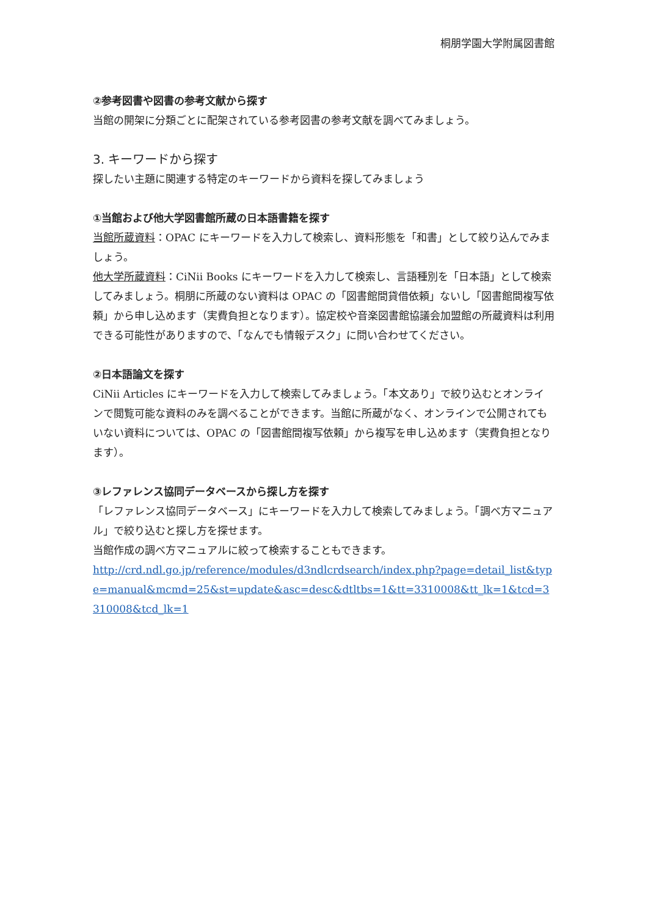桐朋学園大学附属図書館
②参考図書や図書の参考文献から探す
当館の開架に分類ごとに配架されている参考図書の参考文献を調べてみましょう。
3. キーワードから探す
探したい主題に関連する特定のキーワードから資料を探してみましょう
①当館および他大学図書館所蔵の日本語書籍を探す
当館所蔵資料：OPAC にキーワードを入力して検索し、資料形態を「和書」として絞り込んでみましょう。
他大学所蔵資料：CiNii Books にキーワードを入力して検索し、言語種別を「日本語」として検索してみましょう。桐朋に所蔵のない資料は OPAC の「図書館間貸借依頼」ないし「図書館間複写依頼」から申し込めます（実費負担となります）。協定校や音楽図書館協議会加盟館の所蔵資料は利用できる可能性がありますので、「なんでも情報デスク」に問い合わせてください。
②日本語論文を探す
CiNii Articles にキーワードを入力して検索してみましょう。「本文あり」で絞り込むとオンラインで閲覧可能な資料のみを調べることができます。当館に所蔵がなく、オンラインで公開されてもいない資料については、OPAC の「図書館間複写依頼」から複写を申し込めます（実費負担となります）。
③レファレンス協同データベースから探し方を探す
「レファレンス協同データベース」にキーワードを入力して検索してみましょう。「調べ方マニュアル」で絞り込むと探し方を探せます。
当館作成の調べ方マニュアルに絞って検索することもできます。
http://crd.ndl.go.jp/reference/modules/d3ndlcrdsearch/index.php?page=detail_list&type=manual&mcmd=25&st=update&asc=desc&dtltbs=1&tt=3310008&tt_lk=1&tcd=3310008&tcd_lk=1